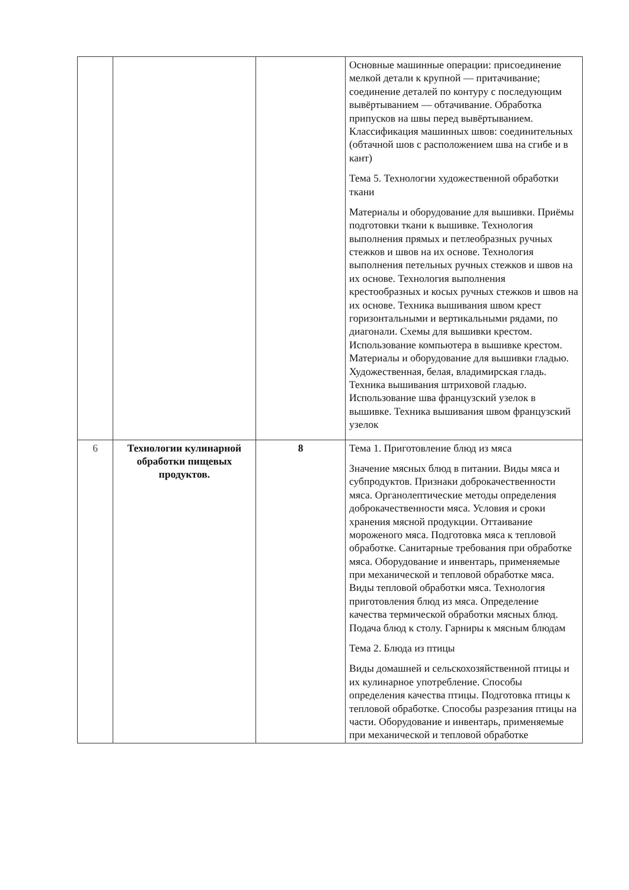| | | | Основные машинные операции: присоединение мелкой детали к крупной — притачивание; соединение деталей по контуру с последующим вывёртыванием — обтачивание. Обработка припусков на швы перед вывёртыванием. Классификация машинных швов: соединительных (обтачной шов с расположением шва на сгибе и в кант) Тема 5. Технологии художественной обработки ткани Материалы и оборудование для вышивки. Приёмы подготовки ткани к вышивке. Технология выполнения прямых и петлеобразных ручных стежков и швов на их основе. Технология выполнения петельных ручных стежков и швов на их основе. Технология выполнения крестообразных и косых ручных стежков и швов на их основе. Техника вышивания швом крест горизонтальными и вертикальными рядами, по диагонали. Схемы для вышивки крестом. Использование компьютера в вышивке крестом. Материалы и оборудование для вышивки гладью. Художественная, белая, владимирская гладь. Техника вышивания штриховой гладью. Использование шва французский узелок в вышивке. Техника вышивания швом французский узелок |
| 6 | Технологии кулинарной обработки пищевых продуктов. | 8 | Тема 1. Приготовление блюд из мяса Значение мясных блюд в питании. Виды мяса и субпродуктов. Признаки доброкачественности мяса. Органолептические методы определения доброкачественности мяса. Условия и сроки хранения мясной продукции. Оттаивание мороженого мяса. Подготовка мяса к тепловой обработке. Санитарные требования при обработке мяса. Оборудование и инвентарь, применяемые при механической и тепловой обработке мяса. Виды тепловой обработки мяса. Технология приготовления блюд из мяса. Определение качества термической обработки мясных блюд. Подача блюд к столу. Гарниры к мясным блюдам Тема 2. Блюда из птицы Виды домашней и сельскохозяйственной птицы и их кулинарное употребление. Способы определения качества птицы. Подготовка птицы к тепловой обработке. Способы разрезания птицы на части. Оборудование и инвентарь, применяемые при механической и тепловой обработке |